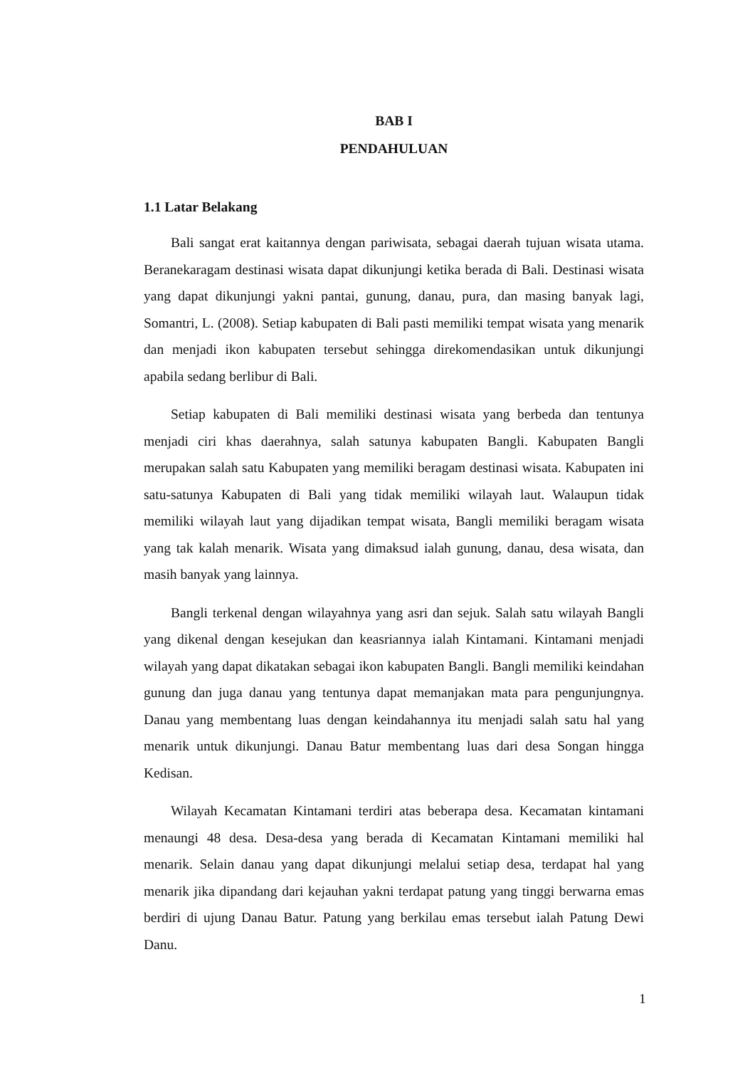BAB I
PENDAHULUAN
1.1 Latar Belakang
Bali sangat erat kaitannya dengan pariwisata, sebagai daerah tujuan wisata utama. Beranekaragam destinasi wisata dapat dikunjungi ketika berada di Bali. Destinasi wisata yang dapat dikunjungi yakni pantai, gunung, danau, pura, dan masing banyak lagi, Somantri, L. (2008). Setiap kabupaten di Bali pasti memiliki tempat wisata yang menarik dan menjadi ikon kabupaten tersebut sehingga direkomendasikan untuk dikunjungi apabila sedang berlibur di Bali.
Setiap kabupaten di Bali memiliki destinasi wisata yang berbeda dan tentunya menjadi ciri khas daerahnya, salah satunya kabupaten Bangli. Kabupaten Bangli merupakan salah satu Kabupaten yang memiliki beragam destinasi wisata. Kabupaten ini satu-satunya Kabupaten di Bali yang tidak memiliki wilayah laut. Walaupun tidak memiliki wilayah laut yang dijadikan tempat wisata, Bangli memiliki beragam wisata yang tak kalah menarik. Wisata yang dimaksud ialah gunung, danau, desa wisata, dan masih banyak yang lainnya.
Bangli terkenal dengan wilayahnya yang asri dan sejuk. Salah satu wilayah Bangli yang dikenal dengan kesejukan dan keasriannya ialah Kintamani. Kintamani menjadi wilayah yang dapat dikatakan sebagai ikon kabupaten Bangli. Bangli memiliki keindahan gunung dan juga danau yang tentunya dapat memanjakan mata para pengunjungnya. Danau yang membentang luas dengan keindahannya itu menjadi salah satu hal yang menarik untuk dikunjungi. Danau Batur membentang luas dari desa Songan hingga Kedisan.
Wilayah Kecamatan Kintamani terdiri atas beberapa desa. Kecamatan kintamani menaungi 48 desa. Desa-desa yang berada di Kecamatan Kintamani memiliki hal menarik. Selain danau yang dapat dikunjungi melalui setiap desa, terdapat hal yang menarik jika dipandang dari kejauhan yakni terdapat patung yang tinggi berwarna emas berdiri di ujung Danau Batur. Patung yang berkilau emas tersebut ialah Patung Dewi Danu.
1